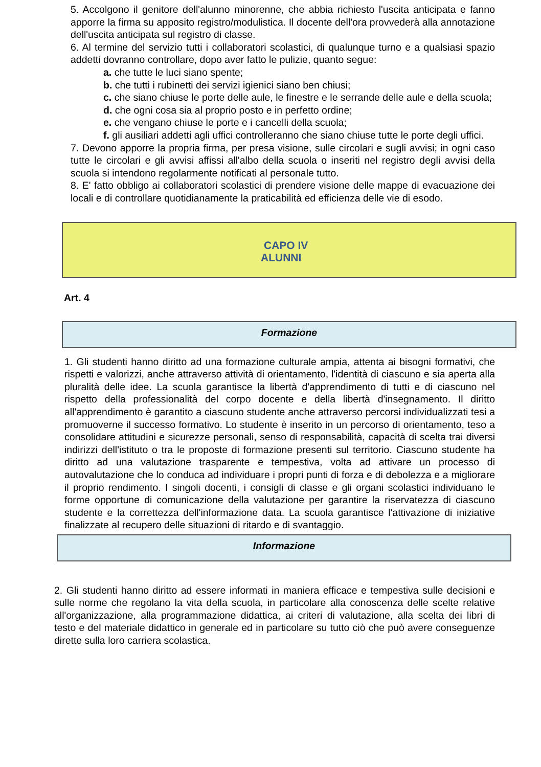5. Accolgono il genitore dell'alunno minorenne, che abbia richiesto l'uscita anticipata e fanno apporre la firma su apposito registro/modulistica. Il docente dell'ora provvederà alla annotazione dell'uscita anticipata sul registro di classe.
6. Al termine del servizio tutti i collaboratori scolastici, di qualunque turno e a qualsiasi spazio addetti dovranno controllare, dopo aver fatto le pulizie, quanto segue:
a. che tutte le luci siano spente;
b. che tutti i rubinetti dei servizi igienici siano ben chiusi;
c. che siano chiuse le porte delle aule, le finestre e le serrande delle aule e della scuola;
d. che ogni cosa sia al proprio posto e in perfetto ordine;
e. che vengano chiuse le porte e i cancelli della scuola;
f. gli ausiliari addetti agli uffici controlleranno che siano chiuse tutte le porte degli uffici.
7. Devono apporre la propria firma, per presa visione, sulle circolari e sugli avvisi; in ogni caso tutte le circolari e gli avvisi affissi all'albo della scuola o inseriti nel registro degli avvisi della scuola si intendono regolarmente notificati al personale tutto.
8. E' fatto obbligo ai collaboratori scolastici di prendere visione delle mappe di evacuazione dei locali e di controllare quotidianamente la praticabilità ed efficienza delle vie di esodo.
CAPO IV
ALUNNI
Art. 4
Formazione
1. Gli studenti hanno diritto ad una formazione culturale ampia, attenta ai bisogni formativi, che rispetti e valorizzi, anche attraverso attività di orientamento, l'identità di ciascuno e sia aperta alla pluralità delle idee. La scuola garantisce la libertà d'apprendimento di tutti e di ciascuno nel rispetto della professionalità del corpo docente e della libertà d'insegnamento. Il diritto all'apprendimento è garantito a ciascuno studente anche attraverso percorsi individualizzati tesi a promuoverne il successo formativo. Lo studente è inserito in un percorso di orientamento, teso a consolidare attitudini e sicurezze personali, senso di responsabilità, capacità di scelta trai diversi indirizzi dell'istituto o tra le proposte di formazione presenti sul territorio. Ciascuno studente ha diritto ad una valutazione trasparente e tempestiva, volta ad attivare un processo di autovalutazione che lo conduca ad individuare i propri punti di forza e di debolezza e a migliorare il proprio rendimento. I singoli docenti, i consigli di classe e gli organi scolastici individuano le forme opportune di comunicazione della valutazione per garantire la riservatezza di ciascuno studente e la correttezza dell'informazione data. La scuola garantisce l'attivazione di iniziative finalizzate al recupero delle situazioni di ritardo e di svantaggio.
Informazione
2. Gli studenti hanno diritto ad essere informati in maniera efficace e tempestiva sulle decisioni e sulle norme che regolano la vita della scuola, in particolare alla conoscenza delle scelte relative all'organizzazione, alla programmazione didattica, ai criteri di valutazione, alla scelta dei libri di testo e del materiale didattico in generale ed in particolare su tutto ciò che può avere conseguenze dirette sulla loro carriera scolastica.